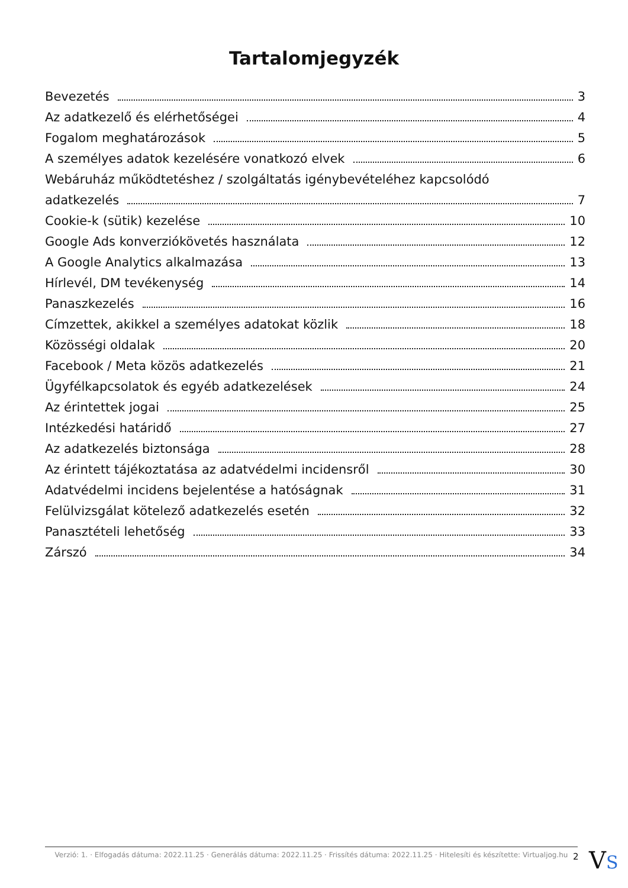Tartalomjegyzék
Bevezetés 3
Az adatkezelő és elérhetőségei 4
Fogalom meghatározások 5
A személyes adatok kezelésére vonatkozó elvek 6
Webáruház működtetéshez / szolgáltatás igénybevételéhez kapcsolódó
adatkezelés 7
Cookie-k (sütik) kezelése 10
Google Ads konverziókövetés használata 12
A Google Analytics alkalmazása 13
Hírlevél, DM tevékenység 14
Panaszkezelés 16
Címzettek, akikkel a személyes adatokat közlik 18
Közösségi oldalak 20
Facebook / Meta közös adatkezelés 21
Ügyfélkapcsolatok és egyéb adatkezelések 24
Az érintettek jogai 25
Intézkedési határidő 27
Az adatkezelés biztonsága 28
Az érintett tájékoztatása az adatvédelmi incidensről 30
Adatvédelmi incidens bejelentése a hatóságnak 31
Felülvizsgálat kötelező adatkezelés esetén 32
Panasztételi lehetőség 33
Zárszó 34
Verzió: 1. · Elfogadás dátuma: 2022.11.25 · Generálás dátuma: 2022.11.25 · Frissítés dátuma: 2022.11.25 · Hitelesíti és készítette: Virtualjog.hu
2 VS